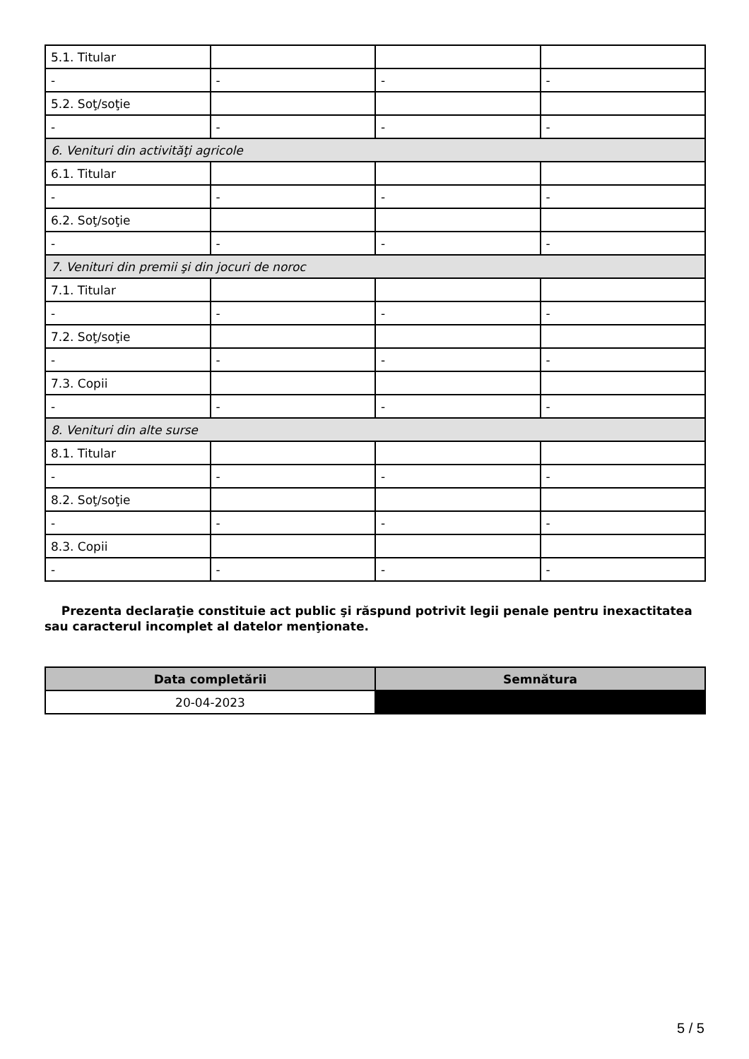| 5.1. Titular | | | |
| - | - | - | - |
| 5.2. Soţ/soţie | | | |
| - | - | - | - |
| 6. Venituri din activităţi agricole | | | |
| 6.1. Titular | | | |
| - | - | - | - |
| 6.2. Soţ/soţie | | | |
| - | - | - | - |
| 7. Venituri din premii şi din jocuri de noroc | | | |
| 7.1. Titular | | | |
| - | - | - | - |
| 7.2. Soţ/soţie | | | |
| - | - | - | - |
| 7.3. Copii | | | |
| - | - | - | - |
| 8. Venituri din alte surse | | | |
| 8.1. Titular | | | |
| - | - | - | - |
| 8.2. Soţ/soţie | | | |
| - | - | - | - |
| 8.3. Copii | | | |
| - | - | - | - |
Prezenta declaraţie constituie act public şi răspund potrivit legii penale pentru inexactitatea sau caracterul incomplet al datelor menţionate.
| Data completării | Semnătura |
| --- | --- |
| 20-04-2023 | |
5 / 5